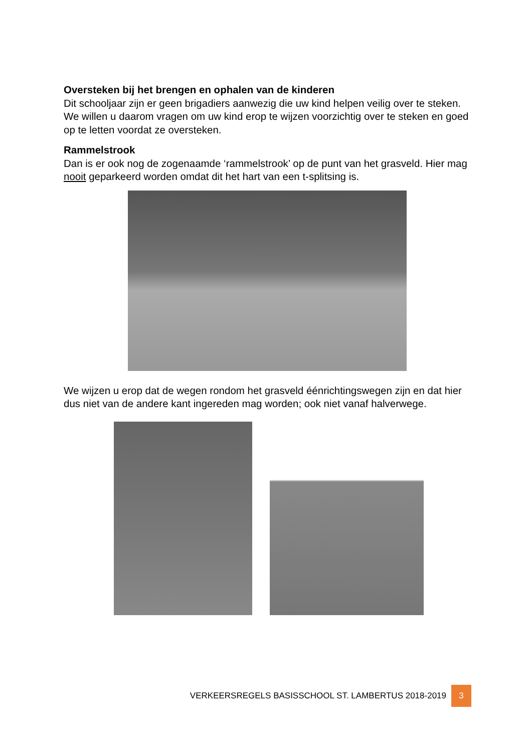Oversteken bij het brengen en ophalen van de kinderen
Dit schooljaar zijn er geen brigadiers aanwezig die uw kind helpen veilig over te steken. We willen u daarom vragen om uw kind erop te wijzen voorzichtig over te steken en goed op te letten voordat ze oversteken.
Rammelstrook
Dan is er ook nog de zogenaamde ‘rammelstrook’ op de punt van het grasveld. Hier mag nooit geparkeerd worden omdat dit het hart van een t-splitsing is.
We wijzen u erop dat de wegen rondom het grasveld éénrichtingswegen zijn en dat hier dus niet van de andere kant ingereden mag worden; ook niet vanaf halverwege.
VERKEERSREGELS BASISSCHOOL ST. LAMBERTUS 2018-2019 3